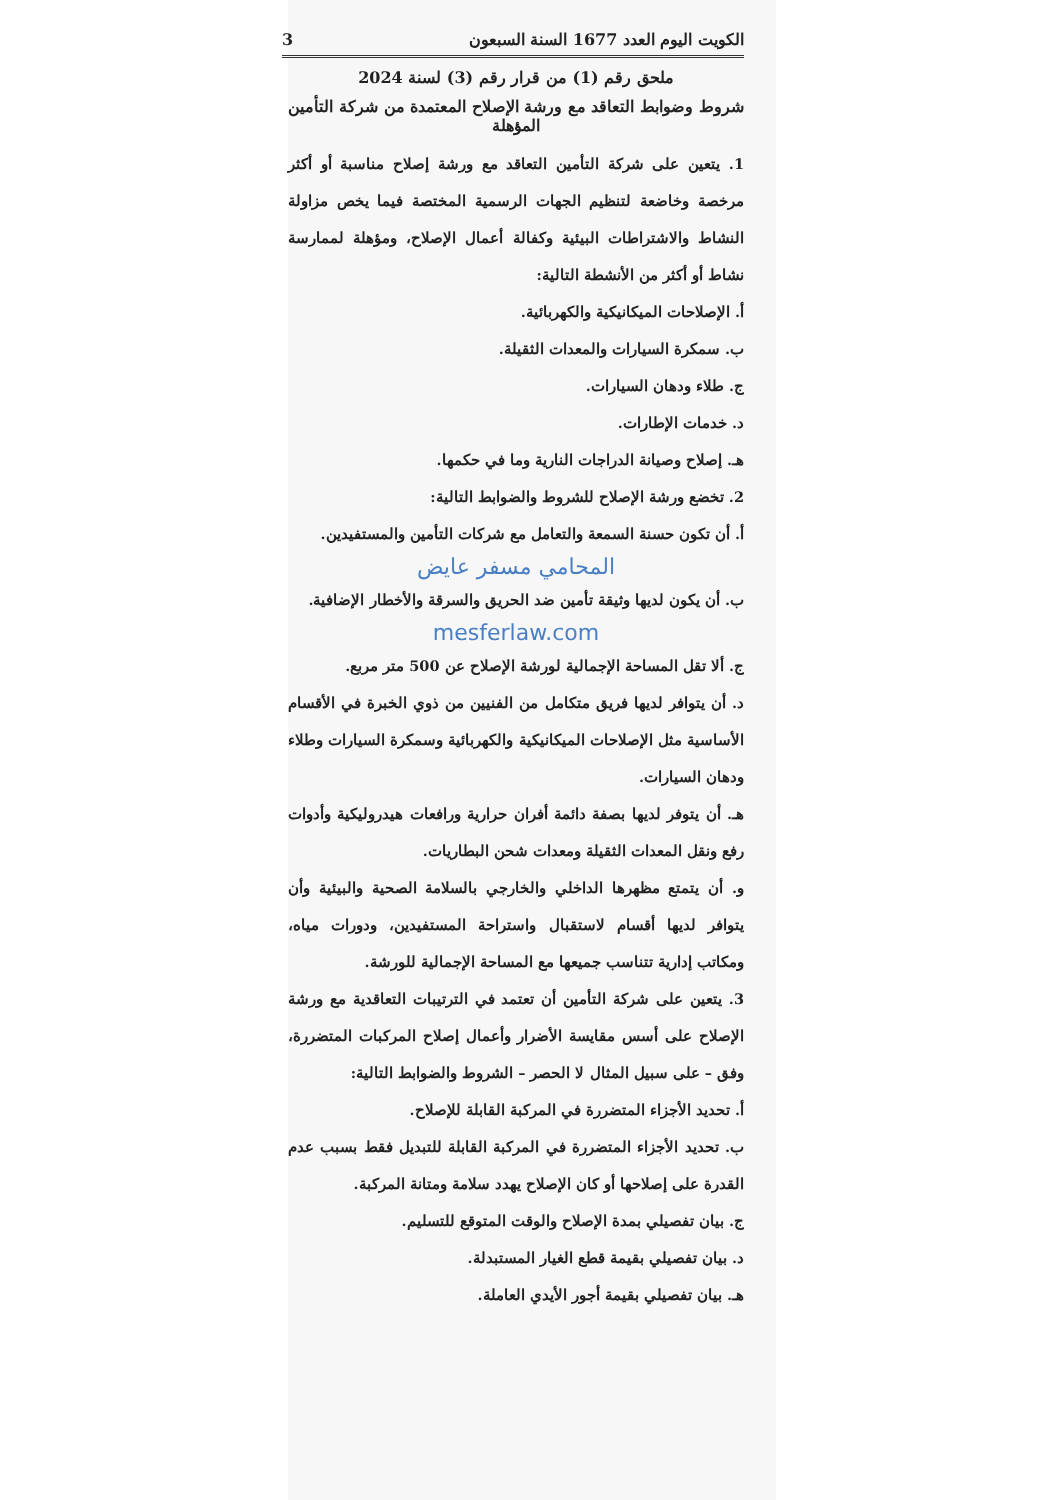الكويت اليوم العدد 1677 السنة السبعون 3
ملحق رقم (1) من قرار رقم (3) لسنة 2024
شروط وضوابط التعاقد مع ورشة الإصلاح المعتمدة من شركة التأمين المؤهلة
1. يتعين على شركة التأمين التعاقد مع ورشة إصلاح مناسبة أو أكثر مرخصة وخاضعة لتنظيم الجهات الرسمية المختصة فيما يخص مزاولة النشاط والاشتراطات البيئية وكفالة أعمال الإصلاح، ومؤهلة لممارسة نشاط أو أكثر من الأنشطة التالية:
أ. الإصلاحات الميكانيكية والكهربائية.
ب. سمكرة السيارات والمعدات الثقيلة.
ج. طلاء ودهان السيارات.
د. خدمات الإطارات.
هـ. إصلاح وصيانة الدراجات النارية وما في حكمها.
2. تخضع ورشة الإصلاح للشروط والضوابط التالية:
أ. أن تكون حسنة السمعة والتعامل مع شركات التأمين والمستفيدين.
المحامي مسفر عايض
ب. أن يكون لديها وثيقة تأمين ضد الحريق والسرقة والأخطار الإضافية.
mesferlaw.com
ج. ألا تقل المساحة الإجمالية لورشة الإصلاح عن 500 متر مربع.
د. أن يتوافر لديها فريق متكامل من الفنيين من ذوي الخبرة في الأقسام الأساسية مثل الإصلاحات الميكانيكية والكهربائية وسمكرة السيارات وطلاء ودهان السيارات.
هـ. أن يتوفر لديها بصفة دائمة أفران حرارية ورافعات هيدروليكية وأدوات رفع ونقل المعدات الثقيلة ومعدات شحن البطاريات.
و. أن يتمتع مظهرها الداخلي والخارجي بالسلامة الصحية والبيئية وأن يتوافر لديها أقسام لاستقبال واستراحة المستفيدين، ودورات مياه، ومكاتب إدارية تتناسب جميعها مع المساحة الإجمالية للورشة.
3. يتعين على شركة التأمين أن تعتمد في الترتيبات التعاقدية مع ورشة الإصلاح على أسس مقايسة الأضرار وأعمال إصلاح المركبات المتضررة، وفق – على سبيل المثال لا الحصر – الشروط والضوابط التالية:
أ. تحديد الأجزاء المتضررة في المركبة القابلة للإصلاح.
ب. تحديد الأجزاء المتضررة في المركبة القابلة للتبديل فقط بسبب عدم القدرة على إصلاحها أو كان الإصلاح يهدد سلامة ومتانة المركبة.
ج. بيان تفصيلي بمدة الإصلاح والوقت المتوقع للتسليم.
د. بيان تفصيلي بقيمة قطع الغيار المستبدلة.
هـ. بيان تفصيلي بقيمة أجور الأيدي العاملة.